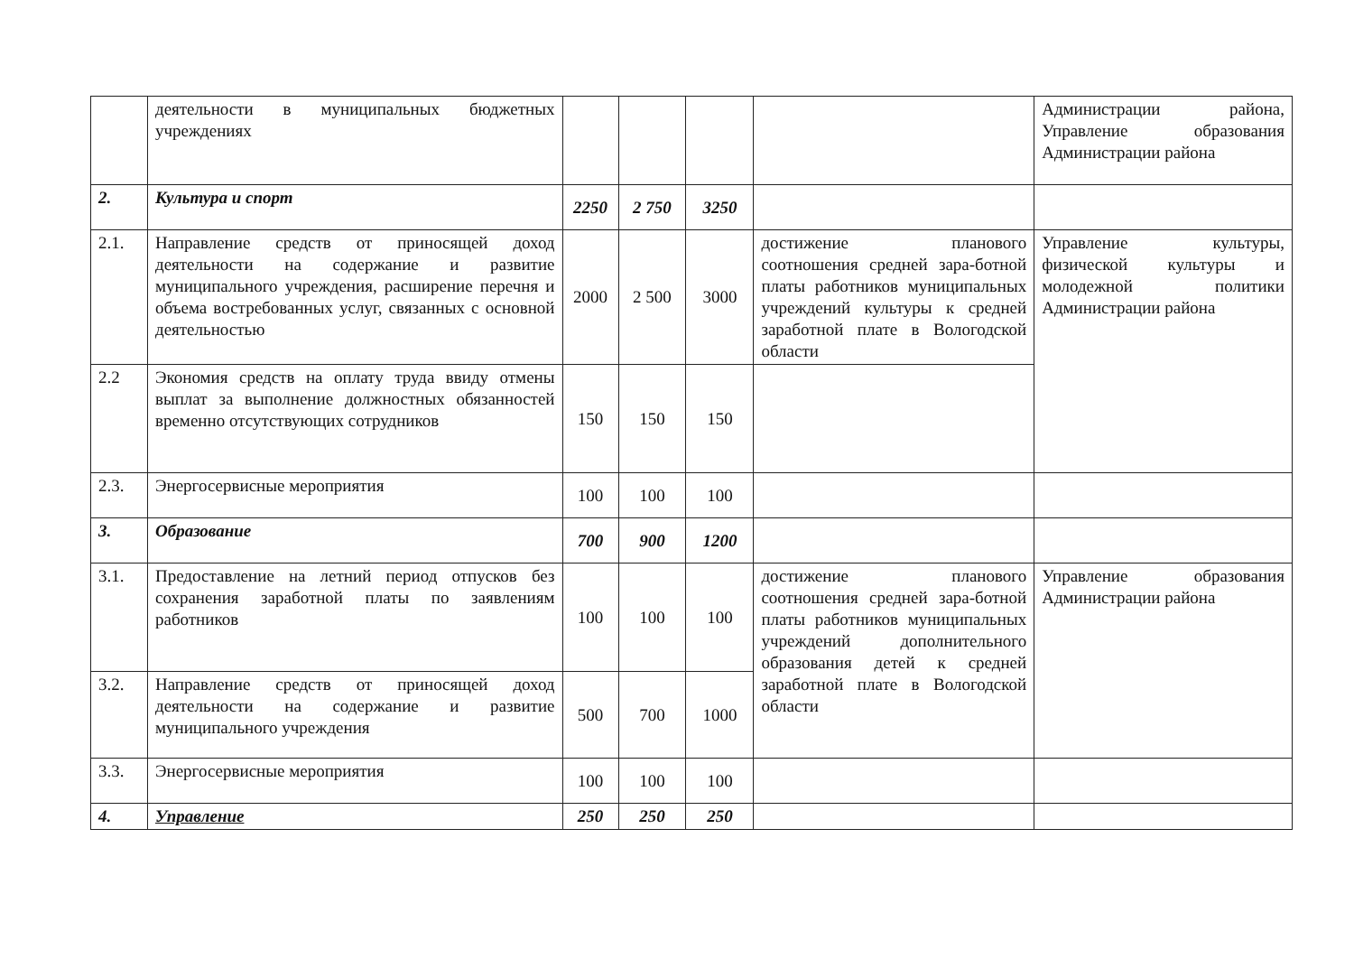| | деятельности в муниципальных бюджетных учреждениях | | | | | Администрации района, Управление образования Администрации района |
| 2. | Культура и спорт | 2250 | 2 750 | 3250 | | |
| 2.1. | Направление средств от приносящей доход деятельности на содержание и развитие муниципального учреждения, расширение перечня и объема востребованных услуг, связанных с основной деятельностью | 2000 | 2 500 | 3000 | достижение планового соотношения средней зара-ботной платы работников муниципальных учреждений культуры к средней заработной плате в Вологодской области | Управление культуры, физической культуры и молодежной политики Администрации района |
| 2.2 | Экономия средств на оплату труда ввиду отмены выплат за выполнение должностных обязанностей временно отсутствующих сотрудников | 150 | 150 | 150 | | |
| 2.3. | Энергосервисные мероприятия | 100 | 100 | 100 | | |
| 3. | Образование | 700 | 900 | 1200 | | |
| 3.1. | Предоставление на летний период отпусков без сохранения заработной платы по заявлениям работников | 100 | 100 | 100 | достижение планового соотношения средней зара-ботной платы работников муниципальных учреждений дополнительного образования детей к средней заработной плате в Вологодской области | Управление образования Администрации района |
| 3.2. | Направление средств от приносящей доход деятельности на содержание и развитие муниципального учреждения | 500 | 700 | 1000 | | |
| 3.3. | Энергосервисные мероприятия | 100 | 100 | 100 | | |
| 4. | Управление | 250 | 250 | 250 | | |